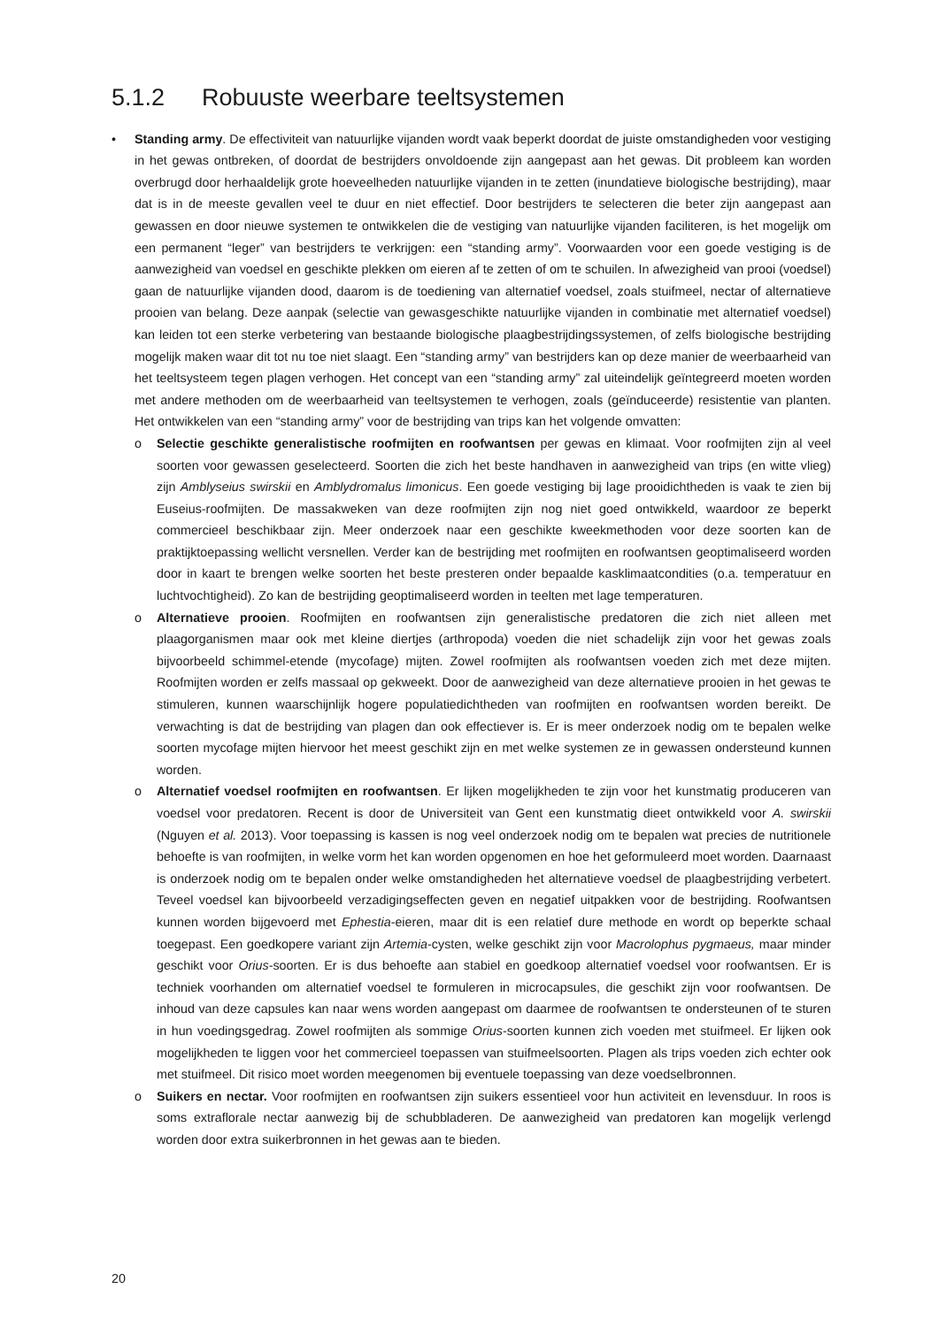5.1.2 Robuuste weerbare teeltsystemen
• Standing army. De effectiviteit van natuurlijke vijanden wordt vaak beperkt doordat de juiste omstandigheden voor vestiging in het gewas ontbreken, of doordat de bestrijders onvoldoende zijn aangepast aan het gewas. Dit probleem kan worden overbrugd door herhaaldelijk grote hoeveelheden natuurlijke vijanden in te zetten (inundatieve biologische bestrijding), maar dat is in de meeste gevallen veel te duur en niet effectief. Door bestrijders te selecteren die beter zijn aangepast aan gewassen en door nieuwe systemen te ontwikkelen die de vestiging van natuurlijke vijanden faciliteren, is het mogelijk om een permanent “leger” van bestrijders te verkrijgen: een “standing army”. Voorwaarden voor een goede vestiging is de aanwezigheid van voedsel en geschikte plekken om eieren af te zetten of om te schuilen. In afwezigheid van prooi (voedsel) gaan de natuurlijke vijanden dood, daarom is de toediening van alternatief voedsel, zoals stuifmeel, nectar of alternatieve prooien van belang. Deze aanpak (selectie van gewasgeschikte natuurlijke vijanden in combinatie met alternatief voedsel) kan leiden tot een sterke verbetering van bestaande biologische plaagbestrijdingssystemen, of zelfs biologische bestrijding mogelijk maken waar dit tot nu toe niet slaagt. Een “standing army” van bestrijders kan op deze manier de weerbaarheid van het teeltsysteem tegen plagen verhogen. Het concept van een “standing army” zal uiteindelijk geïntegreerd moeten worden met andere methoden om de weerbaarheid van teeltsystemen te verhogen, zoals (geïnduceerde) resistentie van planten. Het ontwikkelen van een “standing army” voor de bestrijding van trips kan het volgende omvatten:
o Selectie geschikte generalistische roofmijten en roofwantsen per gewas en klimaat. Voor roofmijten zijn al veel soorten voor gewassen geselecteerd. Soorten die zich het beste handhaven in aanwezigheid van trips (en witte vlieg) zijn Amblyseius swirskii en Amblydromalus limonicus. Een goede vestiging bij lage prooidichtheden is vaak te zien bij Euseius-roofmijten. De massakweken van deze roofmijten zijn nog niet goed ontwikkeld, waardoor ze beperkt commercieel beschikbaar zijn. Meer onderzoek naar een geschikte kweekmethoden voor deze soorten kan de praktijktoepassing wellicht versnellen. Verder kan de bestrijding met roofmijten en roofwantsen geoptimaliseerd worden door in kaart te brengen welke soorten het beste presteren onder bepaalde kasklimaatcondities (o.a. temperatuur en luchtvochtigheid). Zo kan de bestrijding geoptimaliseerd worden in teelten met lage temperaturen.
o Alternatieve prooien. Roofmijten en roofwantsen zijn generalistische predatoren die zich niet alleen met plaagorganismen maar ook met kleine diertjes (arthropoda) voeden die niet schadelijk zijn voor het gewas zoals bijvoorbeeld schimmel-etende (mycofage) mijten. Zowel roofmijten als roofwantsen voeden zich met deze mijten. Roofmijten worden er zelfs massaal op gekweekt. Door de aanwezigheid van deze alternatieve prooien in het gewas te stimuleren, kunnen waarschijnlijk hogere populatiedichtheden van roofmijten en roofwantsen worden bereikt. De verwachting is dat de bestrijding van plagen dan ook effectiever is. Er is meer onderzoek nodig om te bepalen welke soorten mycofage mijten hiervoor het meest geschikt zijn en met welke systemen ze in gewassen ondersteund kunnen worden.
o Alternatief voedsel roofmijten en roofwantsen. Er lijken mogelijkheden te zijn voor het kunstmatig produceren van voedsel voor predatoren. Recent is door de Universiteit van Gent een kunstmatig dieet ontwikkeld voor A. swirskii (Nguyen et al. 2013). Voor toepassing is kassen is nog veel onderzoek nodig om te bepalen wat precies de nutritionele behoefte is van roofmijten, in welke vorm het kan worden opgenomen en hoe het geformuleerd moet worden. Daarnaast is onderzoek nodig om te bepalen onder welke omstandigheden het alternatieve voedsel de plaagbestrijding verbetert. Teveel voedsel kan bijvoorbeeld verzadigingseffecten geven en negatief uitpakken voor de bestrijding. Roofwantsen kunnen worden bijgevoerd met Ephestia-eieren, maar dit is een relatief dure methode en wordt op beperkte schaal toegepast. Een goedkopere variant zijn Artemia-cysten, welke geschikt zijn voor Macrolophus pygmaeus, maar minder geschikt voor Orius-soorten. Er is dus behoefte aan stabiel en goedkoop alternatief voedsel voor roofwantsen. Er is techniek voorhanden om alternatief voedsel te formuleren in microcapsules, die geschikt zijn voor roofwantsen. De inhoud van deze capsules kan naar wens worden aangepast om daarmee de roofwantsen te ondersteunen of te sturen in hun voedingsgedrag. Zowel roofmijten als sommige Orius-soorten kunnen zich voeden met stuifmeel. Er lijken ook mogelijkheden te liggen voor het commercieel toepassen van stuifmeelsoorten. Plagen als trips voeden zich echter ook met stuifmeel. Dit risico moet worden meegenomen bij eventuele toepassing van deze voedselbronnen.
o Suikers en nectar. Voor roofmijten en roofwantsen zijn suikers essentieel voor hun activiteit en levensduur. In roos is soms extraflorale nectar aanwezig bij de schubbladeren. De aanwezigheid van predatoren kan mogelijk verlengd worden door extra suikerbronnen in het gewas aan te bieden.
20